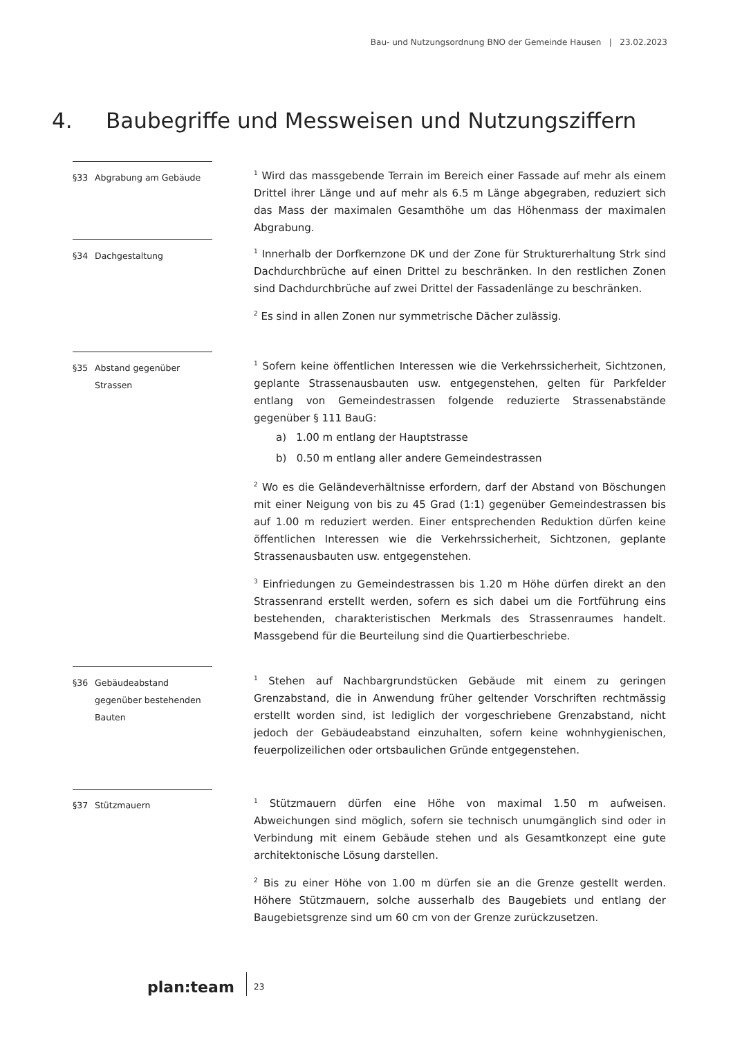Bau- und Nutzungsordnung BNO der Gemeinde Hausen | 23.02.2023
4. Baubegriffe und Messweisen und Nutzungsziffern
§33 Abgrabung am Gebäude
<sup>1</sup> Wird das massgebende Terrain im Bereich einer Fassade auf mehr als einem Drittel ihrer Länge und auf mehr als 6.5 m Länge abgegraben, reduziert sich das Mass der maximalen Gesamthöhe um das Höhenmass der maximalen Abgrabung.
§34 Dachgestaltung
<sup>1</sup> Innerhalb der Dorfkernzone DK und der Zone für Strukturerhaltung Strk sind Dachdurchbrüche auf einen Drittel zu beschränken. In den restlichen Zonen sind Dachdurchbrüche auf zwei Drittel der Fassadenlänge zu beschränken.
<sup>2</sup> Es sind in allen Zonen nur symmetrische Dächer zulässig.
§35 Abstand gegenüber Strassen
<sup>1</sup> Sofern keine öffentlichen Interessen wie die Verkehrssicherheit, Sichtzonen, geplante Strassenausbauten usw. entgegenstehen, gelten für Parkfelder entlang von Gemeindestrassen folgende reduzierte Strassenabstände gegenüber § 111 BauG:
a) 1.00 m entlang der Hauptstrasse
b) 0.50 m entlang aller andere Gemeindestrassen
<sup>2</sup> Wo es die Geländeverhältnisse erfordern, darf der Abstand von Böschungen mit einer Neigung von bis zu 45 Grad (1:1) gegenüber Gemeindestrassen bis auf 1.00 m reduziert werden. Einer entsprechenden Reduktion dürfen keine öffentlichen Interessen wie die Verkehrssicherheit, Sichtzonen, geplante Strassenausbauten usw. entgegenstehen.
<sup>3</sup> Einfriedungen zu Gemeindestrassen bis 1.20 m Höhe dürfen direkt an den Strassenrand erstellt werden, sofern es sich dabei um die Fortführung eins bestehenden, charakteristischen Merkmals des Strassenraumes handelt. Massgebend für die Beurteilung sind die Quartierbeschriebe.
§36 Gebäudeabstand gegenüber bestehenden Bauten
<sup>1</sup> Stehen auf Nachbargrundstücken Gebäude mit einem zu geringen Grenzabstand, die in Anwendung früher geltender Vorschriften rechtmässig erstellt worden sind, ist lediglich der vorgeschriebene Grenzabstand, nicht jedoch der Gebäudeabstand einzuhalten, sofern keine wohnhygienischen, feuerpolizeilichen oder ortsbaulichen Gründe entgegenstehen.
§37 Stützmauern
<sup>1</sup> Stützmauern dürfen eine Höhe von maximal 1.50 m aufweisen. Abweichungen sind möglich, sofern sie technisch unumgänglich sind oder in Verbindung mit einem Gebäude stehen und als Gesamtkonzept eine gute architektonische Lösung darstellen.
<sup>2</sup> Bis zu einer Höhe von 1.00 m dürfen sie an die Grenze gestellt werden. Höhere Stützmauern, solche ausserhalb des Baugebiets und entlang der Baugebietsgrenze sind um 60 cm von der Grenze zurückzusetzen.
plan:team
23